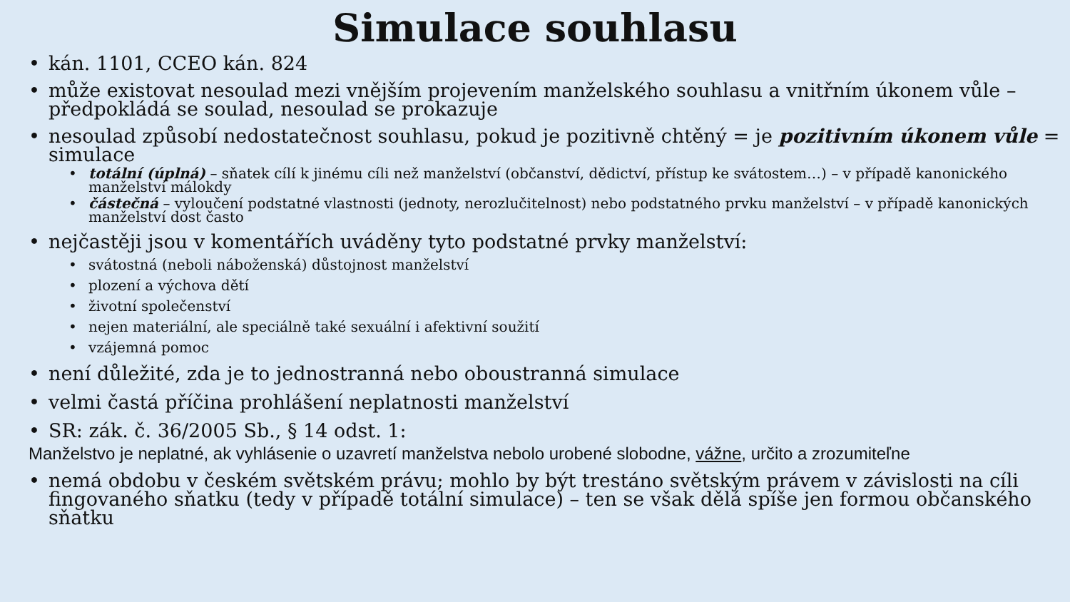Simulace souhlasu
• kán. 1101, CCEO kán. 824
• může existovat nesoulad mezi vnějším projevením manželského souhlasu a vnitřním úkonem vůle – předpokládá se soulad, nesoulad se prokazuje
• nesoulad způsobí nedostatečnost souhlasu, pokud je pozitivně chtěný = je pozitivním úkonem vůle = simulace
• totální (úplná) – sňatek cílí k jinému cíli než manželství (občanství, dědictví, přístup ke svátostem…) – v případě kanonického manželství málokdy
• částečná – vyloučení podstatné vlastnosti (jednoty, nerozlučitelnost) nebo podstatného prvku manželství – v případě kanonických manželství dost často
• nejčastěji jsou v komentářích uváděny tyto podstatné prvky manželství:
• svátostná (neboli náboženská) důstojnost manželství
• plození a výchova dětí
• životní společenství
• nejen materiální, ale speciálně také sexuální i afektivní soužití
• vzájemná pomoc
• není důležité, zda je to jednostranná nebo oboustranná simulace
• velmi častá příčina prohlášení neplatnosti manželství
• SR: zák. č. 36/2005 Sb., § 14 odst. 1:
Manželstvo je neplatné, ak vyhlásenie o uzavretí manželstva nebolo urobené slobodne, vážne, určito a zrozumiteľne
• nemá obdobu v českém světském právu; mohlo by být trestáno světským právem v závislosti na cíli fingovaného sňatku (tedy v případě totální simulace) – ten se však dělá spíše jen formou občanského sňatku